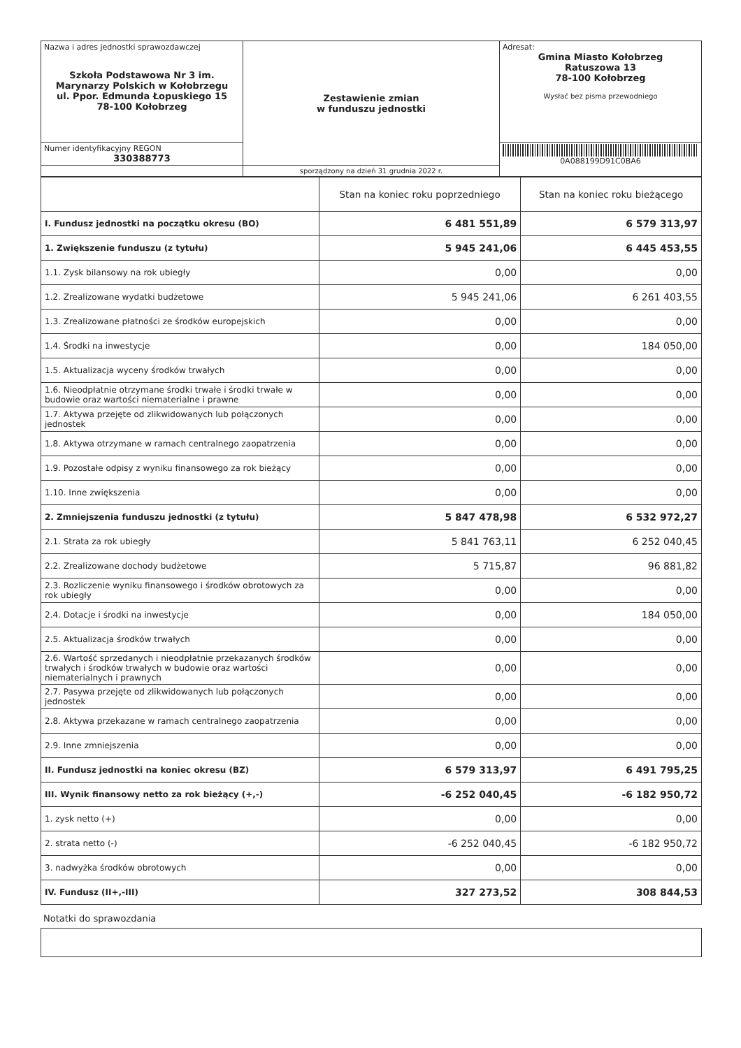| Nazwa i adres jednostki sprawozdawczej Szkoła Podstawowa Nr 3 im. Marynarzy Polskich w Kołobrzegu ul. Ppor. Edmunda Łopuskiego 15 78-100 Kołobrzeg | Zestawienie zmian w funduszu jednostki | Adresat: Gmina Miasto Kołobrzeg Ratuszowa 13 78-100 Kołobrzeg Wysłać bez pisma przewodniego |
| Numer identyfikacyjny REGON 330388773 | | 0A088199D91C0BA6 |
| | sporządzony na dzień 31 grudnia 2022 r. | |
| | Stan na koniec roku poprzedniego | Stan na koniec roku bieżącego |
| --- | --- | --- |
| I. Fundusz jednostki na początku okresu (BO) | 6 481 551,89 | 6 579 313,97 |
| 1. Zwiększenie funduszu (z tytułu) | 5 945 241,06 | 6 445 453,55 |
| 1.1. Zysk bilansowy na rok ubiegły | 0,00 | 0,00 |
| 1.2. Zrealizowane wydatki budżetowe | 5 945 241,06 | 6 261 403,55 |
| 1.3. Zrealizowane płatności ze środków europejskich | 0,00 | 0,00 |
| 1.4. Środki na inwestycje | 0,00 | 184 050,00 |
| 1.5. Aktualizacja wyceny środków trwałych | 0,00 | 0,00 |
| 1.6. Nieodpłatnie otrzymane środki trwałe i środki trwałe w budowie oraz wartości niematerialne i prawne | 0,00 | 0,00 |
| 1.7. Aktywa przejęte od zlikwidowanych lub połączonych jednostek | 0,00 | 0,00 |
| 1.8. Aktywa otrzymane w ramach centralnego zaopatrzenia | 0,00 | 0,00 |
| 1.9. Pozostałe odpisy z wyniku finansowego za rok bieżący | 0,00 | 0,00 |
| 1.10. Inne zwiększenia | 0,00 | 0,00 |
| 2. Zmniejszenia funduszu jednostki (z tytułu) | 5 847 478,98 | 6 532 972,27 |
| 2.1. Strata za rok ubiegły | 5 841 763,11 | 6 252 040,45 |
| 2.2. Zrealizowane dochody budżetowe | 5 715,87 | 96 881,82 |
| 2.3. Rozliczenie wyniku finansowego i środków obrotowych za rok ubiegły | 0,00 | 0,00 |
| 2.4. Dotacje i środki na inwestycje | 0,00 | 184 050,00 |
| 2.5. Aktualizacja środków trwałych | 0,00 | 0,00 |
| 2.6. Wartość sprzedanych i nieodpłatnie przekazanych środków trwałych i środków trwałych w budowie oraz wartości niematerialnych i prawnych | 0,00 | 0,00 |
| 2.7. Pasywa przejęte od zlikwidowanych lub połączonych jednostek | 0,00 | 0,00 |
| 2.8. Aktywa przekazane w ramach centralnego zaopatrzenia | 0,00 | 0,00 |
| 2.9. Inne zmniejszenia | 0,00 | 0,00 |
| II. Fundusz jednostki na koniec okresu (BZ) | 6 579 313,97 | 6 491 795,25 |
| III. Wynik finansowy netto za rok bieżący (+,-) | -6 252 040,45 | -6 182 950,72 |
| 1. zysk netto (+) | 0,00 | 0,00 |
| 2. strata netto (-) | -6 252 040,45 | -6 182 950,72 |
| 3. nadwyżka środków obrotowych | 0,00 | 0,00 |
| IV. Fundusz (II+,-III) | 327 273,52 | 308 844,53 |
Notatki do sprawozdania